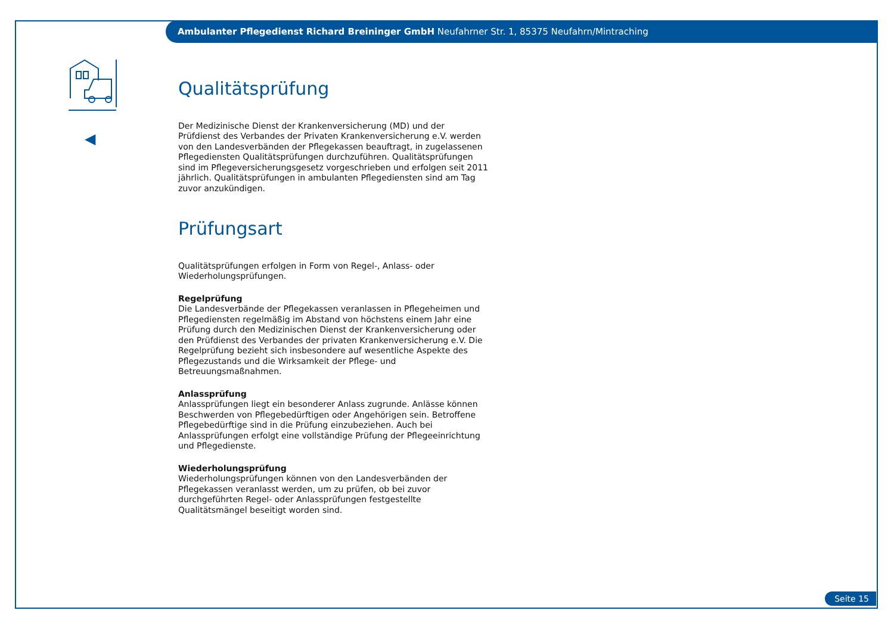Ambulanter Pflegedienst Richard Breininger GmbH Neufahrner Str. 1, 85375 Neufahrn/Mintraching
◀
Qualitätsprüfung
Der Medizinische Dienst der Krankenversicherung (MD) und der Prüfdienst des Verbandes der Privaten Krankenversicherung e.V. werden von den Landesverbänden der Pflegekassen beauftragt, in zugelassenen Pflegediensten Qualitätsprüfungen durchzuführen. Qualitätsprüfungen sind im Pflegeversicherungsgesetz vorgeschrieben und erfolgen seit 2011 jährlich. Qualitätsprüfungen in ambulanten Pflegediensten sind am Tag zuvor anzukündigen.
Prüfungsart
Qualitätsprüfungen erfolgen in Form von Regel-, Anlass- oder Wiederholungsprüfungen.
Regelprüfung
Die Landesverbände der Pflegekassen veranlassen in Pflegeheimen und Pflegediensten regelmäßig im Abstand von höchstens einem Jahr eine Prüfung durch den Medizinischen Dienst der Krankenversicherung oder den Prüfdienst des Verbandes der privaten Krankenversicherung e.V. Die Regelprüfung bezieht sich insbesondere auf wesentliche Aspekte des Pflegezustands und die Wirksamkeit der Pflege- und Betreuungsmaßnahmen.
Anlassprüfung
Anlassprüfungen liegt ein besonderer Anlass zugrunde. Anlässe können Beschwerden von Pflegebedürftigen oder Angehörigen sein. Betroffene Pflegebedürftige sind in die Prüfung einzubeziehen. Auch bei Anlassprüfungen erfolgt eine vollständige Prüfung der Pflegeeinrichtung und Pflegedienste.
Wiederholungsprüfung
Wiederholungsprüfungen können von den Landesverbänden der Pflegekassen veranlasst werden, um zu prüfen, ob bei zuvor durchgeführten Regel- oder Anlassprüfungen festgestellte Qualitätsmängel beseitigt worden sind.
Seite 15